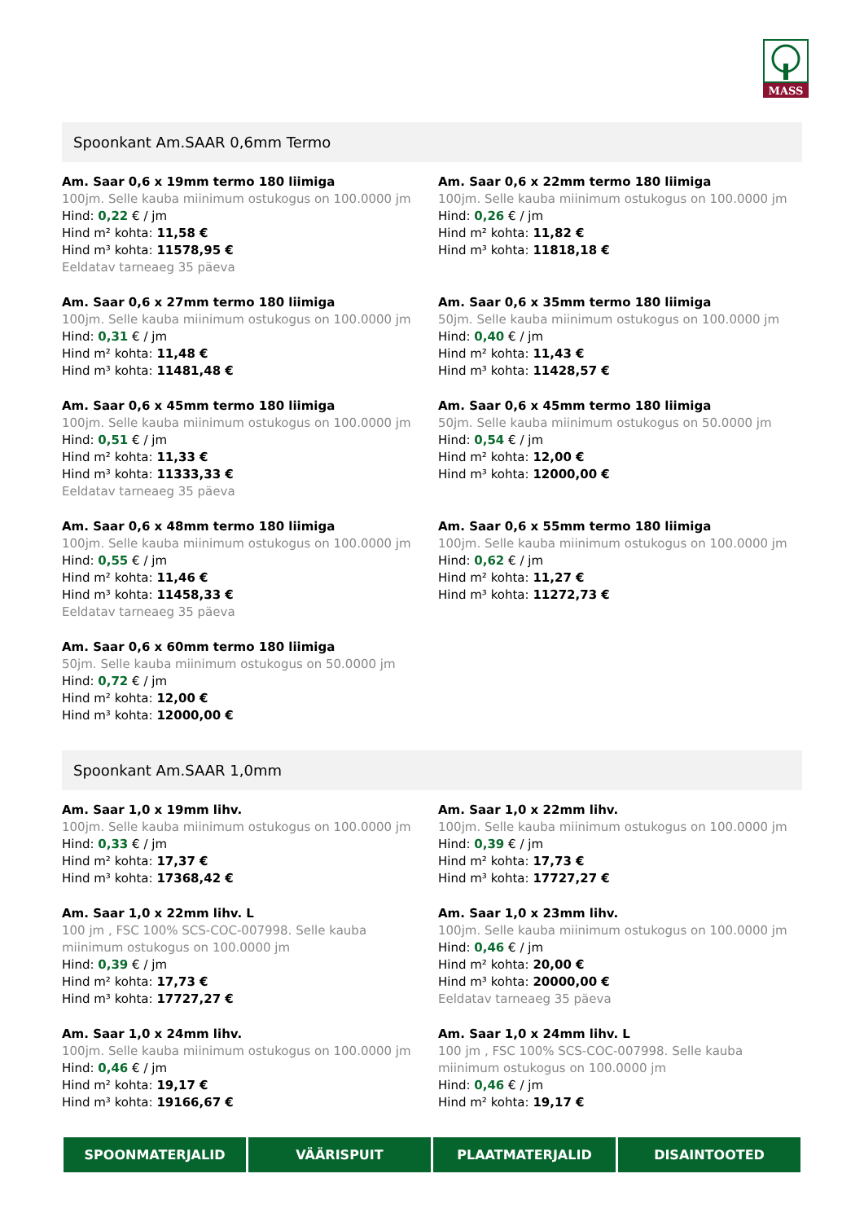MASS
Spoonkant Am.SAAR 0,6mm Termo
Am. Saar 0,6 x 19mm termo 180 liimiga
100jm. Selle kauba miinimum ostukogus on 100.0000 jm
Hind: 0,22 € / jm
Hind m² kohta: 11,58 €
Hind m³ kohta: 11578,95 €
Eeldatav tarneaeg 35 päeva
Am. Saar 0,6 x 22mm termo 180 liimiga
100jm. Selle kauba miinimum ostukogus on 100.0000 jm
Hind: 0,26 € / jm
Hind m² kohta: 11,82 €
Hind m³ kohta: 11818,18 €
Am. Saar 0,6 x 27mm termo 180 liimiga
100jm. Selle kauba miinimum ostukogus on 100.0000 jm
Hind: 0,31 € / jm
Hind m² kohta: 11,48 €
Hind m³ kohta: 11481,48 €
Am. Saar 0,6 x 35mm termo 180 liimiga
50jm. Selle kauba miinimum ostukogus on 100.0000 jm
Hind: 0,40 € / jm
Hind m² kohta: 11,43 €
Hind m³ kohta: 11428,57 €
Am. Saar 0,6 x 45mm termo 180 liimiga
100jm. Selle kauba miinimum ostukogus on 100.0000 jm
Hind: 0,51 € / jm
Hind m² kohta: 11,33 €
Hind m³ kohta: 11333,33 €
Eeldatav tarneaeg 35 päeva
Am. Saar 0,6 x 45mm termo 180 liimiga
50jm. Selle kauba miinimum ostukogus on 50.0000 jm
Hind: 0,54 € / jm
Hind m² kohta: 12,00 €
Hind m³ kohta: 12000,00 €
Am. Saar 0,6 x 48mm termo 180 liimiga
100jm. Selle kauba miinimum ostukogus on 100.0000 jm
Hind: 0,55 € / jm
Hind m² kohta: 11,46 €
Hind m³ kohta: 11458,33 €
Eeldatav tarneaeg 35 päeva
Am. Saar 0,6 x 55mm termo 180 liimiga
100jm. Selle kauba miinimum ostukogus on 100.0000 jm
Hind: 0,62 € / jm
Hind m² kohta: 11,27 €
Hind m³ kohta: 11272,73 €
Am. Saar 0,6 x 60mm termo 180 liimiga
50jm. Selle kauba miinimum ostukogus on 50.0000 jm
Hind: 0,72 € / jm
Hind m² kohta: 12,00 €
Hind m³ kohta: 12000,00 €
Spoonkant Am.SAAR 1,0mm
Am. Saar 1,0 x 19mm lihv.
100jm. Selle kauba miinimum ostukogus on 100.0000 jm
Hind: 0,33 € / jm
Hind m² kohta: 17,37 €
Hind m³ kohta: 17368,42 €
Am. Saar 1,0 x 22mm lihv.
100jm. Selle kauba miinimum ostukogus on 100.0000 jm
Hind: 0,39 € / jm
Hind m² kohta: 17,73 €
Hind m³ kohta: 17727,27 €
Am. Saar 1,0 x 22mm lihv. L
100 jm , FSC 100% SCS-COC-007998. Selle kauba miinimum ostukogus on 100.0000 jm
Hind: 0,39 € / jm
Hind m² kohta: 17,73 €
Hind m³ kohta: 17727,27 €
Am. Saar 1,0 x 23mm lihv.
100jm. Selle kauba miinimum ostukogus on 100.0000 jm
Hind: 0,46 € / jm
Hind m² kohta: 20,00 €
Hind m³ kohta: 20000,00 €
Eeldatav tarneaeg 35 päeva
Am. Saar 1,0 x 24mm lihv.
100jm. Selle kauba miinimum ostukogus on 100.0000 jm
Hind: 0,46 € / jm
Hind m² kohta: 19,17 €
Hind m³ kohta: 19166,67 €
Am. Saar 1,0 x 24mm lihv. L
100 jm , FSC 100% SCS-COC-007998. Selle kauba miinimum ostukogus on 100.0000 jm
Hind: 0,46 € / jm
Hind m² kohta: 19,17 €
SPOONMATERJALID VÄÄRISPUIT PLAATMATERJALID DISAINTOOTED